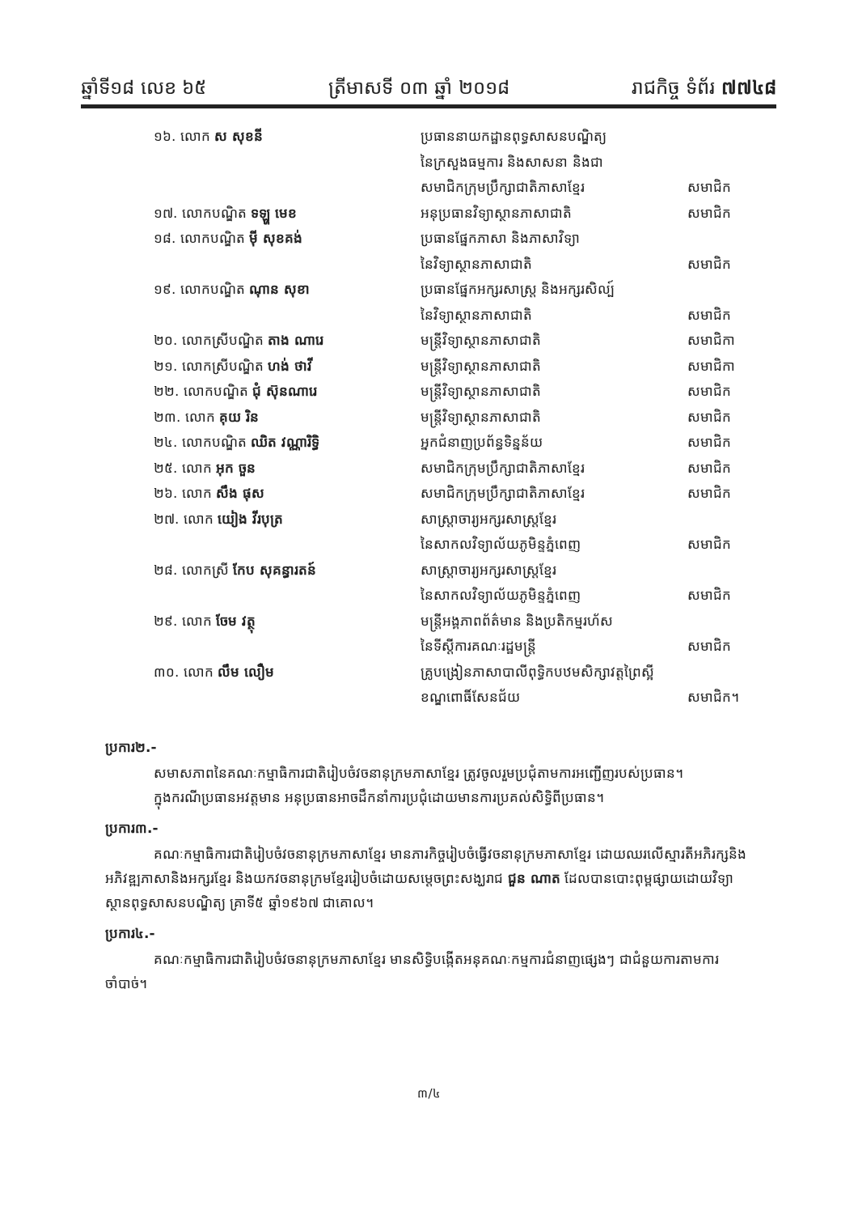ឆ្នាំទី១៨ លេខ ៦៥ ត្រីមាសទី ០៣ ឆ្នាំ ២០១៨ រាជកិច្ច ទំព័រ ៧៧៤៨
១៦. លោក ស សុខនី ប្រធាននាយកដ្ឋានពុទ្ធសាសនបណ្ឌិត្យ
នៃក្រសួងធម្មការ និងសាសនា និងជា
សមាជិកក្រុមប្រឹក្សាជាតិភាសាខ្មែរ សមាជិក
១៧. លោកបណ្ឌិត ទឡ្ហ មេខ អនុប្រធានវិទ្យាស្ថានភាសាជាតិ សមាជិក
១៨. លោកបណ្ឌិត ម៉ី សុខគង់ ប្រធានផ្នែកភាសា និងភាសាវិទ្យា
នៃវិទ្យាស្ថានភាសាជាតិ សមាជិក
១៩. លោកបណ្ឌិត ណុាន សុខា ប្រធានផ្នែកអក្សរសាស្ត្រ និងអក្សរសិល្ប៍
នៃវិទ្យាស្ថានភាសាជាតិ សមាជិក
២០. លោកស្រីបណ្ឌិត តាង ណារេ មន្ត្រីវិទ្យាស្ថានភាសាជាតិ សមាជិកា
២១. លោកស្រីបណ្ឌិត ហង់ ថាវី មន្ត្រីវិទ្យាស្ថានភាសាជាតិ សមាជិកា
២២. លោកបណ្ឌិត ជុំ ស៊ុនណារេ មន្ត្រីវិទ្យាស្ថានភាសាជាតិ សមាជិក
២៣. លោក គុយ រិន មន្ត្រីវិទ្យាស្ថានភាសាជាតិ សមាជិក
២៤. លោកបណ្ឌិត ឈិត វណ្ណារិទ្ធិ អ្នកជំនាញប្រព័ន្ធទិន្នន័យ សមាជិក
២៥. លោក អុក ចួន សមាជិកក្រុមប្រឹក្សាជាតិភាសាខ្មែរ សមាជិក
២៦. លោក សឹង ផុស សមាជិកក្រុមប្រឹក្សាជាតិភាសាខ្មែរ សមាជិក
២៧. លោក យៀង វីរបុត្រ សាស្ត្រាចារ្យអក្សរសាស្ត្រខ្មែរ
នៃសាកលវិទ្យាល័យភូមិន្ទភ្នំពេញ សមាជិក
២៨. លោកស្រី កែប សុគន្ធារតន៍ សាស្ត្រាចារ្យអក្សរសាស្ត្រខ្មែរ
នៃសាកលវិទ្យាល័យភូមិន្ទភ្នំពេញ សមាជិក
២៩. លោក ចែម វត្ថុ មន្ត្រីអង្គភាពព័ត៌មាន និងប្រតិកម្មរហ័ស
នៃទីស្ដីការគណៈរដ្ឋមន្ត្រី សមាជិក
៣០. លោក លឹម លឿម គ្រូបង្រៀនភាសាបាលីពុទ្ធិកបឋមសិក្សាវត្តព្រៃស្អី
ខណ្ឌពោធិ៍សែនជ័យ សមាជិក។
ប្រការ២.-
សមាសភាពនៃគណៈកម្មាធិការជាតិរៀបចំវចនានុក្រមភាសាខ្មែរ ត្រូវចូលរួមប្រជុំតាមការអញ្ជើញរបស់ប្រធាន។
ក្នុងករណីប្រធានអវត្តមាន អនុប្រធានអាចដឹកនាំការប្រជុំដោយមានការប្រគល់សិទ្ធិពីប្រធាន។
ប្រការ៣.-
គណៈកម្មាធិការជាតិរៀបចំវចនានុក្រមភាសាខ្មែរ មានភារកិច្ចរៀបចំធ្វើវចនានុក្រមភាសាខ្មែរ ដោយឈរលើស្មារតីអភិរក្សនិងអភិវឌ្ឍភាសានិងអក្សរខ្មែរ និងយកវចនានុក្រមខ្មែររៀបចំដោយសម្តេចព្រះសង្ឃរាជ ជួន ណាត ដែលបានបោះពុម្ពផ្សាយដោយវិទ្យាស្ថានពុទ្ធសាសនបណ្ឌិត្យ គ្រាទី៥ ឆ្នាំ១៩៦៧ ជាគោល។
ប្រការ៤.-
គណៈកម្មាធិការជាតិរៀបចំវចនានុក្រមភាសាខ្មែរ មានសិទ្ធិបង្កើតអនុគណៈកម្មការជំនាញផ្សេងៗ ជាជំនួយការតាមការចាំបាច់។
៣/៤